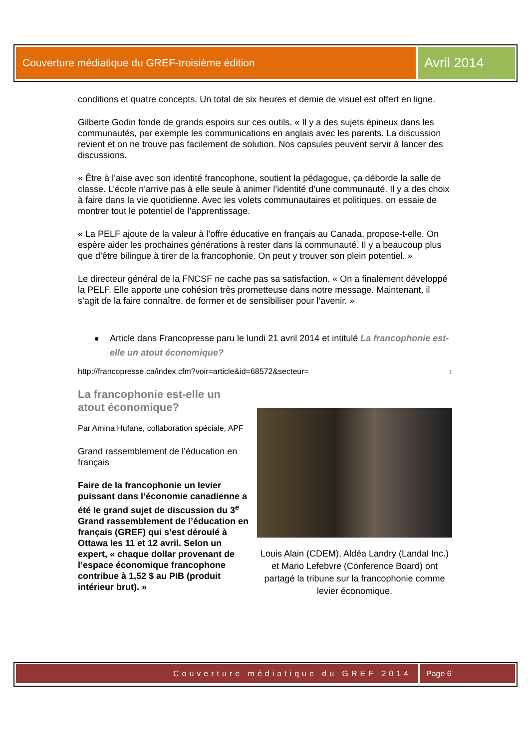Couverture médiatique du GREF-troisième édition
Avril 2014
conditions et quatre concepts. Un total de six heures et demie de visuel est offert en ligne.
Gilberte Godin fonde de grands espoirs sur ces outils. « Il y a des sujets épineux dans les communautés, par exemple les communications en anglais avec les parents. La discussion revient et on ne trouve pas facilement de solution. Nos capsules peuvent servir à lancer des discussions.
« Être à l’aise avec son identité francophone, soutient la pédagogue, ça déborde la salle de classe. L’école n’arrive pas à elle seule à animer l’identité d’une communauté. Il y a des choix à faire dans la vie quotidienne. Avec les volets communautaires et politiques, on essaie de montrer tout le potentiel de l’apprentissage.
« La PELF ajoute de la valeur à l’offre éducative en français au Canada, propose-t-elle. On espère aider les prochaines générations à rester dans la communauté. Il y a beaucoup plus que d’être bilingue à tirer de la francophonie. On peut y trouver son plein potentiel. »
Le directeur général de la FNCSF ne cache pas sa satisfaction. « On a finalement développé la PELF. Elle apporte une cohésion très prometteuse dans notre message. Maintenant, il s’agit de la faire connaître, de former et de sensibiliser pour l’avenir. »
Article dans Francopresse paru le lundi 21 avril 2014 et intitulé La francophonie est-elle un atout économique?
http://francopresse.ca/index.cfm?voir=article&id=68572&secteur=<sup>1</sup>
La francophonie est-elle un atout économique?
Par Amina Hufane, collaboration spéciale, APF
Grand rassemblement de l’éducation en français
Faire de la francophonie un levier puissant dans l’économie canadienne a été le grand sujet de discussion du 3<sup>e</sup> Grand rassemblement de l’éducation en français (GREF) qui s’est déroulé à Ottawa les 11 et 12 avril. Selon un expert, « chaque dollar provenant de l’espace économique francophone contribue à 1,52 $ au PIB (produit intérieur brut). »
Louis Alain (CDEM), Aldéa Landry (Landal Inc.) et Mario Lefebvre (Conference Board) ont partagé la tribune sur la francophonie comme levier économique.
Couverture médiatique du GREF 2014
Page 6